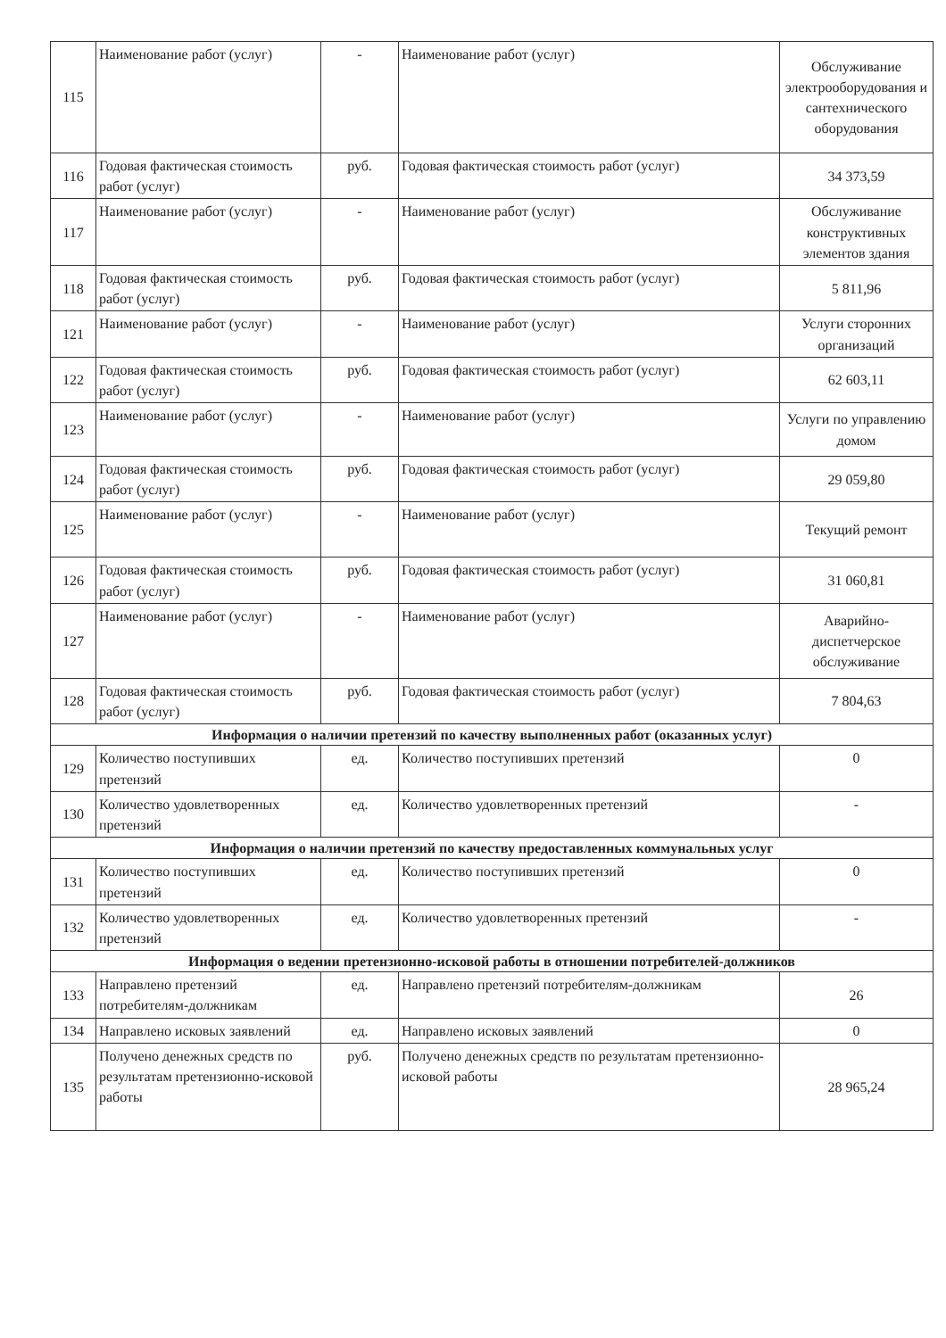| 115 | Наименование работ (услуг) | - | Наименование работ (услуг) | Обслуживание электрооборудования и сантехнического оборудования |
| 116 | Годовая фактическая стоимость работ (услуг) | руб. | Годовая фактическая стоимость работ (услуг) | 34 373,59 |
| 117 | Наименование работ (услуг) | - | Наименование работ (услуг) | Обслуживание конструктивных элементов здания |
| 118 | Годовая фактическая стоимость работ (услуг) | руб. | Годовая фактическая стоимость работ (услуг) | 5 811,96 |
| 121 | Наименование работ (услуг) | - | Наименование работ (услуг) | Услуги сторонних организаций |
| 122 | Годовая фактическая стоимость работ (услуг) | руб. | Годовая фактическая стоимость работ (услуг) | 62 603,11 |
| 123 | Наименование работ (услуг) | - | Наименование работ (услуг) | Услуги по управлению домом |
| 124 | Годовая фактическая стоимость работ (услуг) | руб. | Годовая фактическая стоимость работ (услуг) | 29 059,80 |
| 125 | Наименование работ (услуг) | - | Наименование работ (услуг) | Текущий ремонт |
| 126 | Годовая фактическая стоимость работ (услуг) | руб. | Годовая фактическая стоимость работ (услуг) | 31 060,81 |
| 127 | Наименование работ (услуг) | - | Наименование работ (услуг) | Аварийно-диспетчерское обслуживание |
| 128 | Годовая фактическая стоимость работ (услуг) | руб. | Годовая фактическая стоимость работ (услуг) | 7 804,63 |
| Информация о наличии претензий по качеству выполненных работ (оказанных услуг) | | | | |
| 129 | Количество поступивших претензий | ед. | Количество поступивших претензий | 0 |
| 130 | Количество удовлетворенных претензий | ед. | Количество удовлетворенных претензий | - |
| Информация о наличии претензий по качеству предоставленных коммунальных услуг | | | | |
| 131 | Количество поступивших претензий | ед. | Количество поступивших претензий | 0 |
| 132 | Количество удовлетворенных претензий | ед. | Количество удовлетворенных претензий | - |
| Информация о ведении претензионно-исковой работы в отношении потребителей-должников | | | | |
| 133 | Направлено претензий потребителям-должникам | ед. | Направлено претензий потребителям-должникам | 26 |
| 134 | Направлено исковых заявлений | ед. | Направлено исковых заявлений | 0 |
| 135 | Получено денежных средств по результатам претензионно-исковой работы | руб. | Получено денежных средств по результатам претензионно-исковой работы | 28 965,24 |